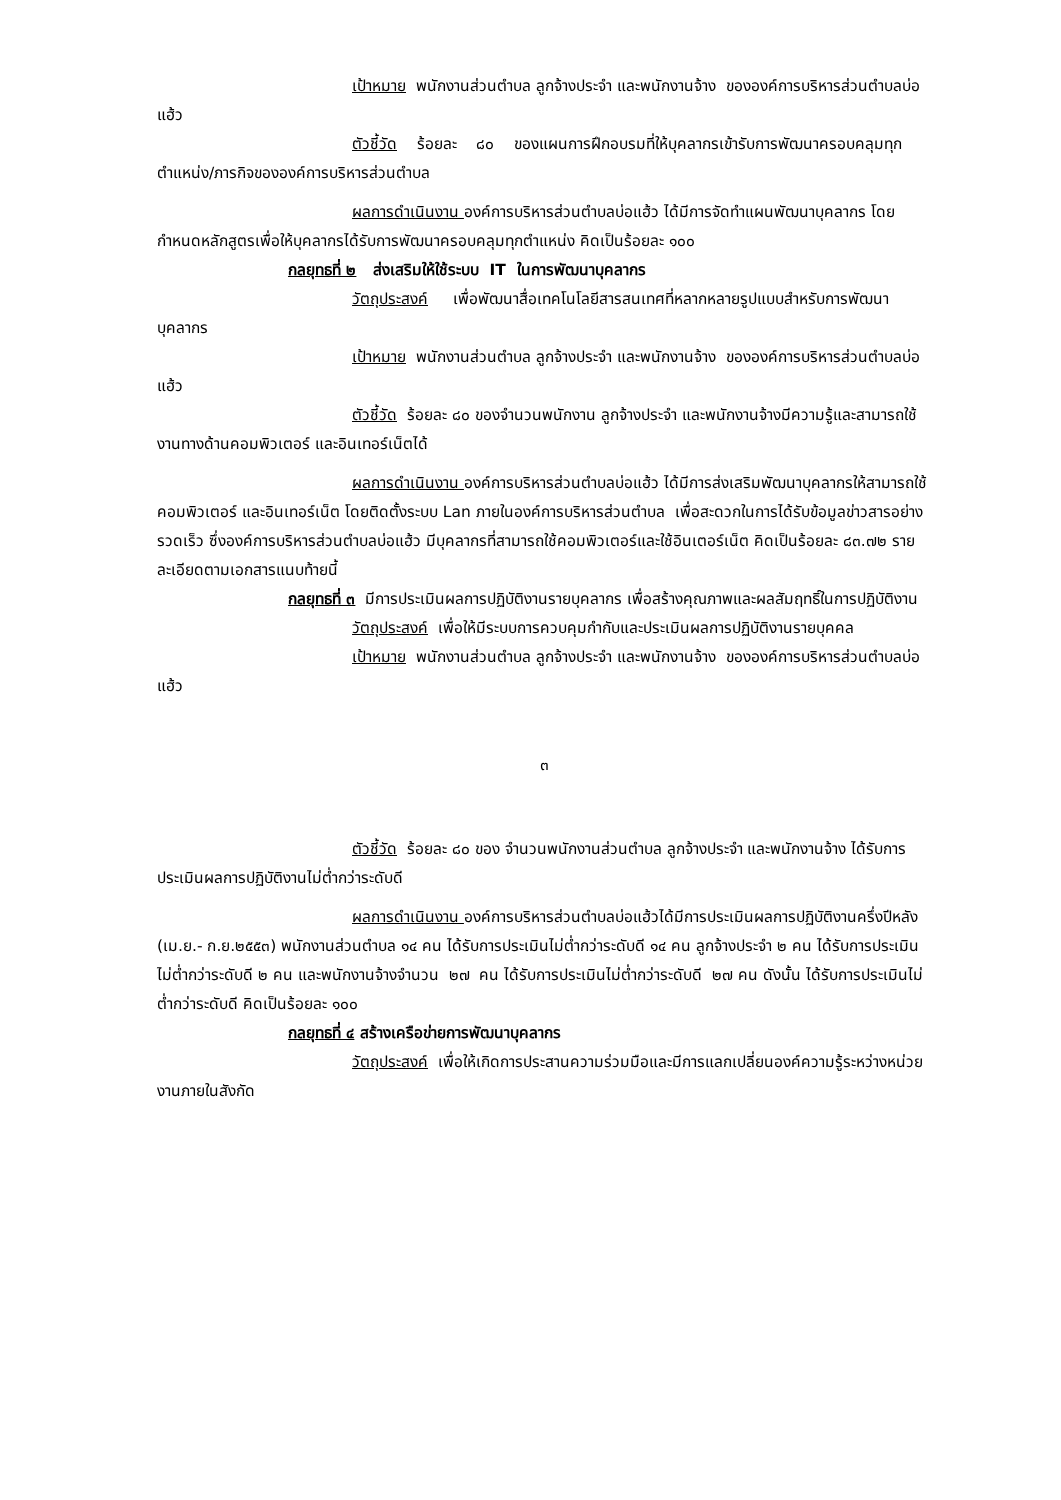เป้าหมาย พนักงานส่วนตำบล ลูกจ้างประจำ และพนักงานจ้าง ขององค์การบริหารส่วนตำบลบ่อแฮ้ว
ตัวชี้วัด ร้อยละ ๘๐ ของแผนการฝึกอบรมที่ให้บุคลากรเข้ารับการพัฒนาครอบคลุมทุกตำแหน่ง/ภารกิจขององค์การบริหารส่วนตำบล
ผลการดำเนินงาน องค์การบริหารส่วนตำบลบ่อแฮ้ว ได้มีการจัดทำแผนพัฒนาบุคลากร โดยกำหนดหลักสูตรเพื่อให้บุคลากรได้รับการพัฒนาครอบคลุมทุกตำแหน่ง คิดเป็นร้อยละ ๑๐๐
กลยุทธที่ ๒ ส่งเสริมให้ใช้ระบบ IT ในการพัฒนาบุคลากร
วัตถุประสงค์ เพื่อพัฒนาสื่อเทคโนโลยีสารสนเทศที่หลากหลายรูปแบบสำหรับการพัฒนาบุคลากร
เป้าหมาย พนักงานส่วนตำบล ลูกจ้างประจำ และพนักงานจ้าง ขององค์การบริหารส่วนตำบลบ่อแฮ้ว
ตัวชี้วัด ร้อยละ ๘๐ ของจำนวนพนักงาน ลูกจ้างประจำ และพนักงานจ้างมีความรู้และสามารถใช้งานทางด้านคอมพิวเตอร์ และอินเทอร์เน็ตได้
ผลการดำเนินงาน องค์การบริหารส่วนตำบลบ่อแฮ้ว ได้มีการส่งเสริมพัฒนาบุคลากรให้สามารถใช้คอมพิวเตอร์ และอินเทอร์เน็ต โดยติดตั้งระบบ Lan ภายในองค์การบริหารส่วนตำบล เพื่อสะดวกในการได้รับข้อมูลข่าวสารอย่างรวดเร็ว ซึ่งองค์การบริหารส่วนตำบลบ่อแฮ้ว มีบุคลากรที่สามารถใช้คอมพิวเตอร์และใช้อินเตอร์เน็ต คิดเป็นร้อยละ ๘๓.๗๒ รายละเอียดตามเอกสารแนบท้ายนี้
กลยุทธที่ ๓ มีการประเมินผลการปฏิบัติงานรายบุคลากร เพื่อสร้างคุณภาพและผลสัมฤทธิ์ในการปฏิบัติงาน
วัตถุประสงค์ เพื่อให้มีระบบการควบคุมกำกับและประเมินผลการปฏิบัติงานรายบุคคล
เป้าหมาย พนักงานส่วนตำบล ลูกจ้างประจำ และพนักงานจ้าง ขององค์การบริหารส่วนตำบลบ่อแฮ้ว
๓
ตัวชี้วัด ร้อยละ ๘๐ ของ จำนวนพนักงานส่วนตำบล ลูกจ้างประจำ และพนักงานจ้าง ได้รับการประเมินผลการปฏิบัติงานไม่ต่ำกว่าระดับดี
ผลการดำเนินงาน องค์การบริหารส่วนตำบลบ่อแฮ้วได้มีการประเมินผลการปฏิบัติงานครึ่งปีหลัง (เม.ย.- ก.ย.๒๕๕๓) พนักงานส่วนตำบล ๑๔ คน ได้รับการประเมินไม่ต่ำกว่าระดับดี ๑๔ คน ลูกจ้างประจำ ๒ คน ได้รับการประเมินไม่ต่ำกว่าระดับดี ๒ คน และพนักงานจ้างจำนวน ๒๗ คน ได้รับการประเมินไม่ต่ำกว่าระดับดี ๒๗ คน ดังนั้น ได้รับการประเมินไม่ต่ำกว่าระดับดี คิดเป็นร้อยละ ๑๐๐
กลยุทธที่ ๔ สร้างเครือข่ายการพัฒนาบุคลากร
วัตถุประสงค์ เพื่อให้เกิดการประสานความร่วมมือและมีการแลกเปลี่ยนองค์ความรู้ระหว่างหน่วยงานภายในสังกัด